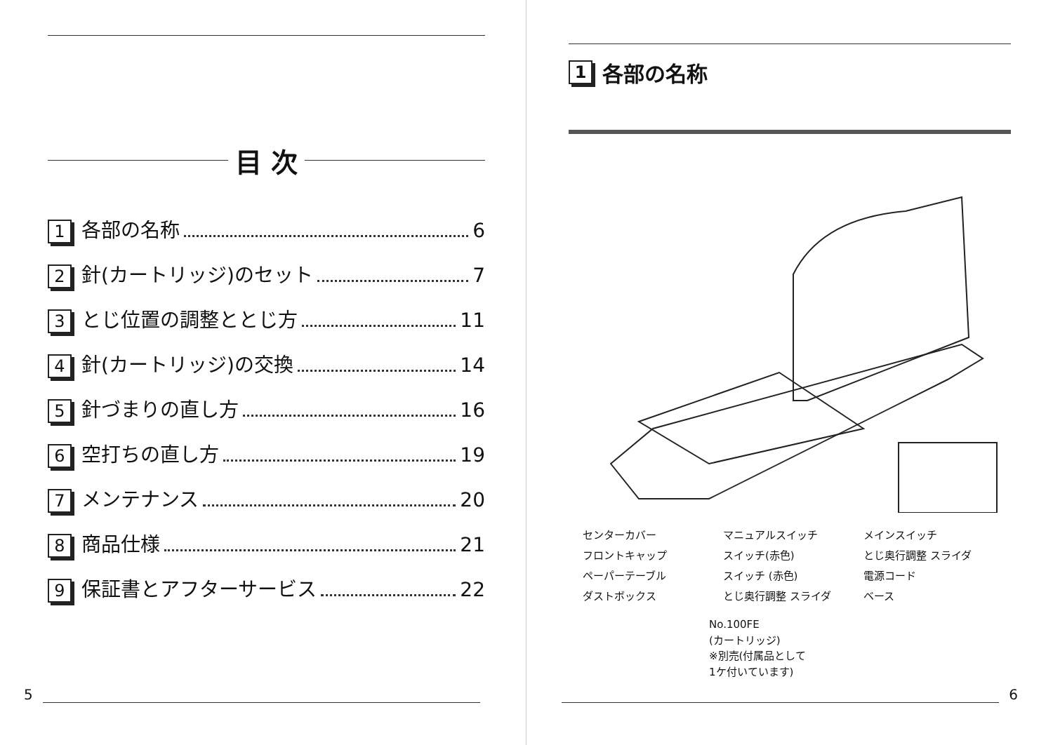目 次
1 各部の名称 6
2 針(カートリッジ)のセット 7
3 とじ位置の調整ととじ方 11
4 針(カートリッジ)の交換 14
5 針づまりの直し方 16
6 空打ちの直し方 19
7 メンテナンス 20
8 商品仕様 21
9 保証書とアフターサービス 22
5
1 各部の名称
センターカバー マニュアルスイッチ メインスイッチ フロントキャップ スイッチ(赤色) とじ奥行調整 スライダ ペーパーテーブル スイッチ (赤色) 電源コード ダストボックス とじ奥行調整 スライダ ベース
No.100FE
(カートリッジ)
※別売(付属品として
1ケ付いています)
6